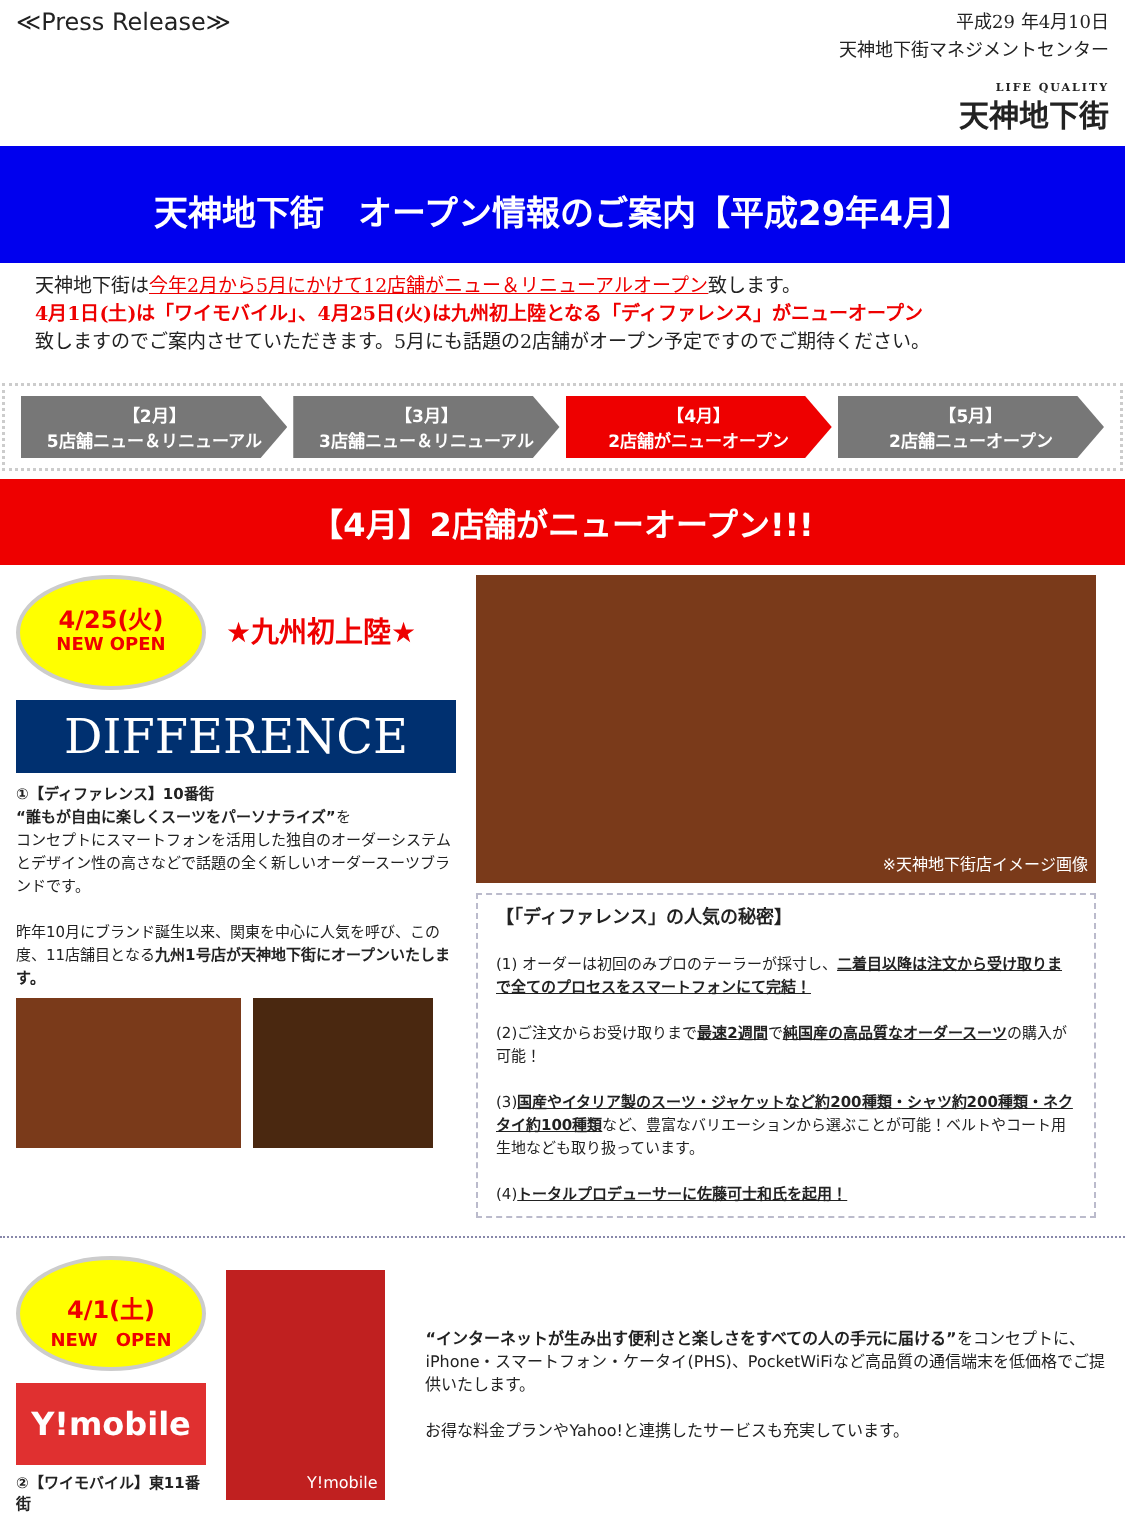≪Press Release≫
平成29 年4月10日
天神地下街マネジメントセンター
LIFE QUALITY
天神地下街
天神地下街　オープン情報のご案内【平成29年4月】
天神地下街は今年2月から5月にかけて12店舗がニュー＆リニューアルオープン致します。
4月1日(土)は「ワイモバイル」、4月25日(火)は九州初上陸となる「ディファレンス」がニューオープン
致しますのでご案内させていただきます。5月にも話題の2店舗がオープン予定ですのでご期待ください。
【2月】
5店舗ニュー＆リニューアル
【3月】
3店舗ニュー＆リニューアル
【4月】
2店舗がニューオープン
【5月】
2店舗ニューオープン
【4月】2店舗がニューオープン!!!
4/25(火)
NEW OPEN
★九州初上陸★
DIFFERENCE
①【ディファレンス】10番街
“誰もが自由に楽しくスーツをパーソナライズ”を
コンセプトにスマートフォンを活用した独自のオーダーシステムとデザイン性の高さなどで話題の全く新しいオーダースーツブランドです。
昨年10月にブランド誕生以来、関東を中心に人気を呼び、この度、11店舗目となる九州1号店が天神地下街にオープンいたします。
※天神地下街店イメージ画像
【「ディファレンス」の人気の秘密】
(1) オーダーは初回のみプロのテーラーが採寸し、二着目以降は注文から受け取りまで全てのプロセスをスマートフォンにて完結！
(2)ご注文からお受け取りまで最速2週間で純国産の高品質なオーダースーツの購入が可能！
(3)国産やイタリア製のスーツ・ジャケットなど約200種類・シャツ約200種類・ネクタイ約100種類など、豊富なバリエーションから選ぶことが可能！ベルトやコート用生地なども取り扱っています。
(4)トータルプロデューサーに佐藤可士和氏を起用！
4/1(土)
NEW　OPEN
Y!mobile
②【ワイモバイル】東11番街
Y!mobile
“インターネットが生み出す便利さと楽しさをすべての人の手元に届ける”をコンセプトに、iPhone・スマートフォン・ケータイ(PHS)、PocketWiFiなど高品質の通信端末を低価格でご提供いたします。
お得な料金プランやYahoo!と連携したサービスも充実しています。